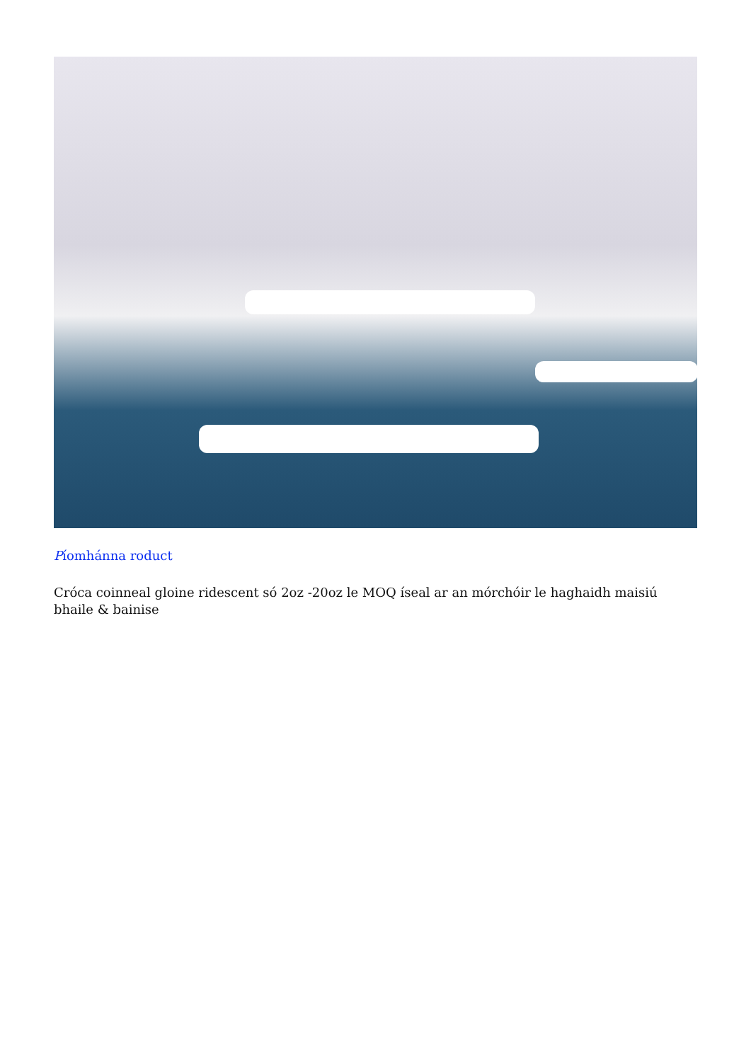Píomhánna roduct
Cróca coinneal gloine ridescent só 2oz -20oz le MOQ íseal ar an mórchóir le haghaidh maisiú bhaile & bainise